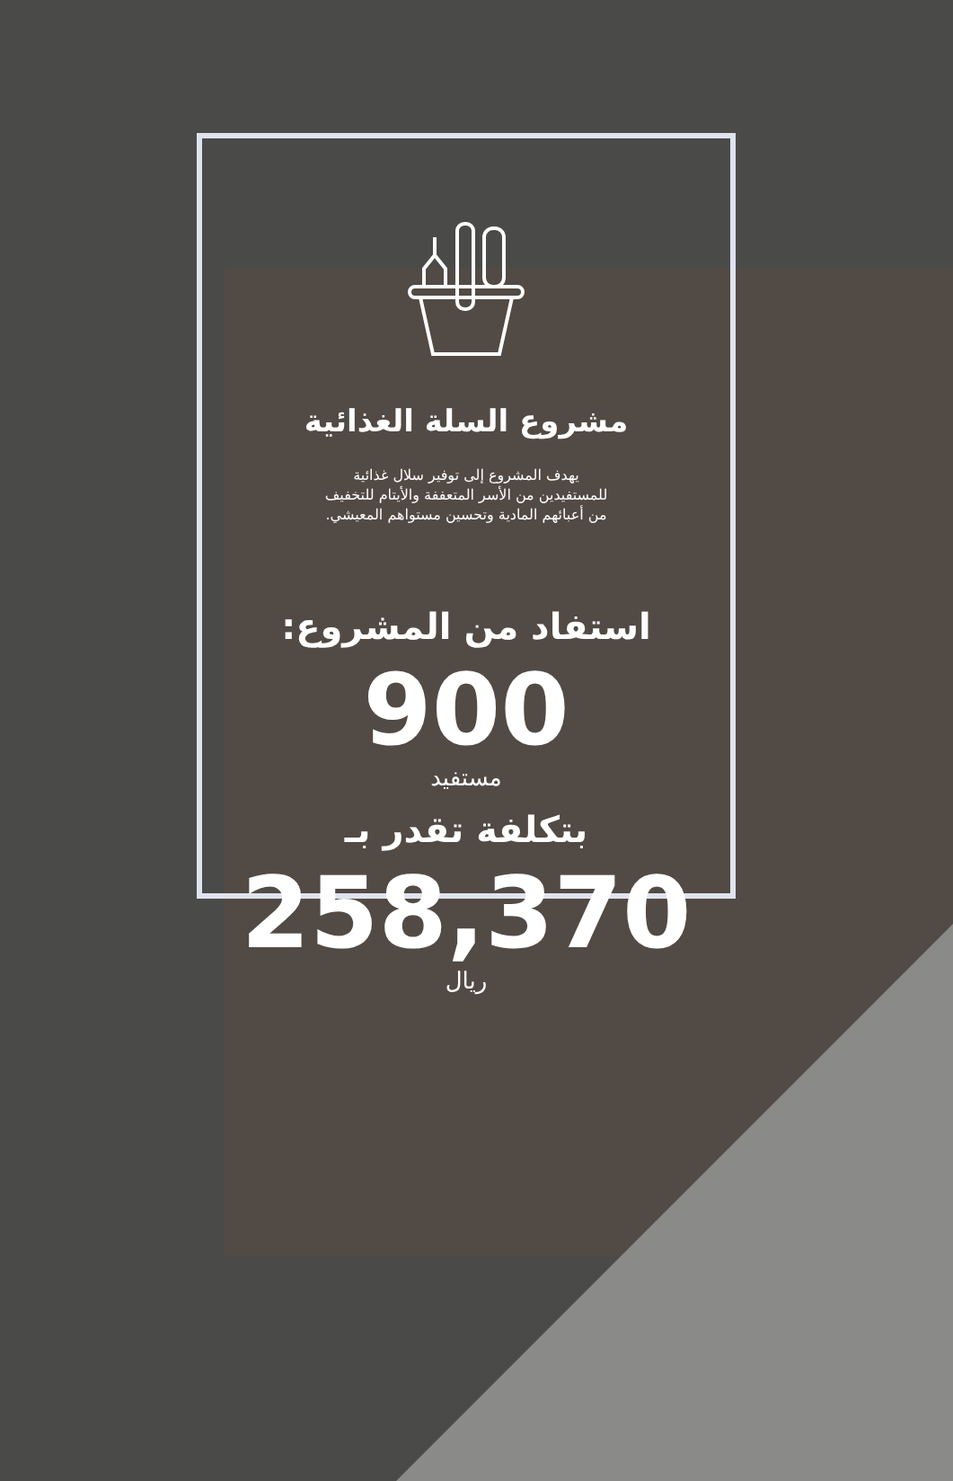مشروع السلة الغذائية
يهدف المشروع إلى توفير سلال غذائية
للمستفيدين من الأسر المتعففة والأيتام للتخفيف
من أعبائهم المادية وتحسين مستواهم المعيشي.
استفاد من المشروع:
900
مستفيد
بتكلفة تقدر بـ
258,370
ريال